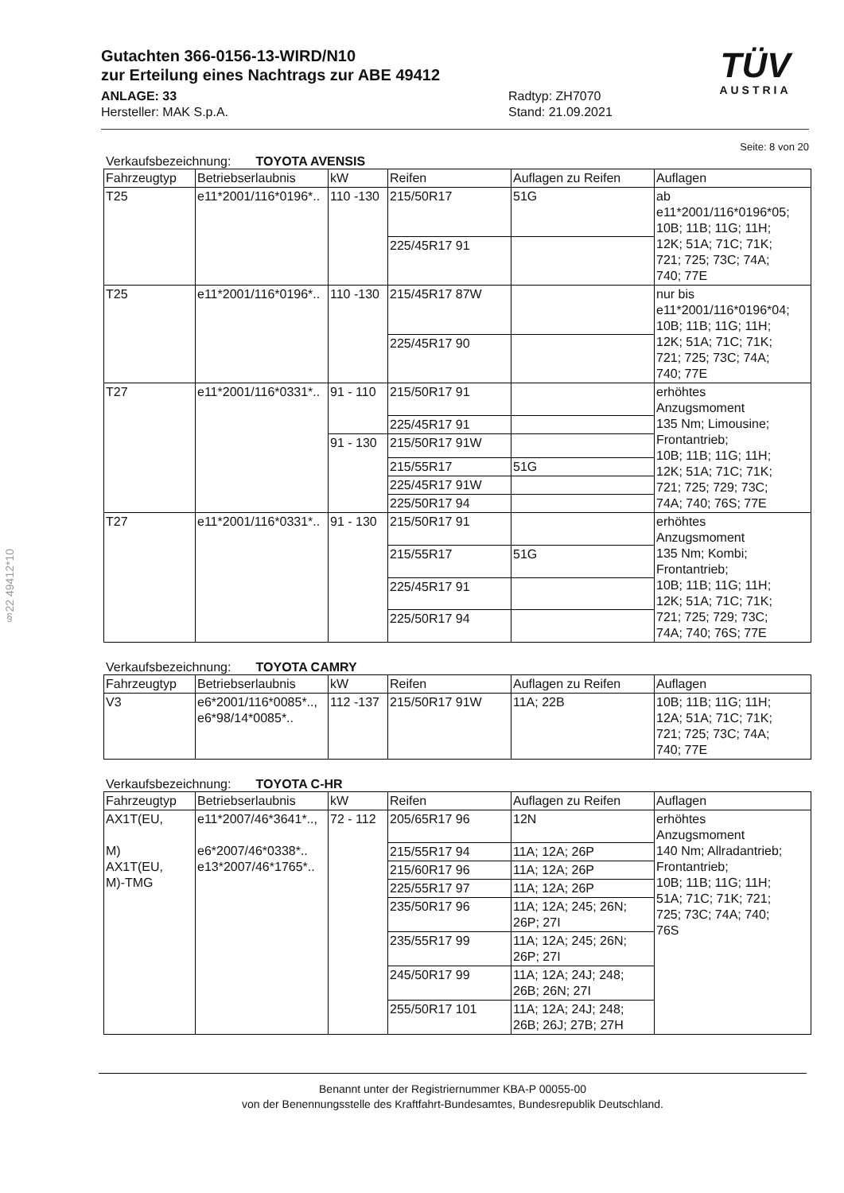§22 49412*10
Gutachten 366-0156-13-WIRD/N10
zur Erteilung eines Nachtrags zur ABE 49412
ANLAGE: 33 Radtyp: ZH7070
Hersteller: MAK S.p.A. Stand: 21.09.2021
TÜV
AUSTRIA
Seite: 8 von 20
Verkaufsbezeichnung: TOYOTA AVENSIS
| Fahrzeugtyp | Betriebserlaubnis | kW | Reifen | Auflagen zu Reifen | Auflagen |
| --- | --- | --- | --- | --- | --- |
| T25 | e11*2001/116*0196*.. | 110 -130 | 215/50R17 | 51G | ab e11*2001/116*0196*05; 10B; 11B; 11G; 11H; 12K; 51A; 71C; 71K; 721; 725; 73C; 74A; 740; 77E |
| | | | 225/45R17 91 | | |
| T25 | e11*2001/116*0196*.. | 110 -130 | 215/45R17 87W | | nur bis e11*2001/116*0196*04; 10B; 11B; 11G; 11H; 12K; 51A; 71C; 71K; 721; 725; 73C; 74A; 740; 77E |
| | | | 225/45R17 90 | | |
| T27 | e11*2001/116*0331*.. | 91 - 110 | 215/50R17 91 | | erhöhtes Anzugsmoment 135 Nm; Limousine; Frontantrieb; 10B; 11B; 11G; 11H; 12K; 51A; 71C; 71K; 721; 725; 729; 73C; 74A; 740; 76S; 77E |
| | | | 225/45R17 91 | | |
| | | 91 - 130 | 215/50R17 91W | | |
| | | | 215/55R17 | 51G | |
| | | | 225/45R17 91W | | |
| | | | 225/50R17 94 | | |
| T27 | e11*2001/116*0331*.. | 91 - 130 | 215/50R17 91 | | erhöhtes Anzugsmoment 135 Nm; Kombi; Frontantrieb; 10B; 11B; 11G; 11H; 12K; 51A; 71C; 71K; 721; 725; 729; 73C; 74A; 740; 76S; 77E |
| | | | 215/55R17 | 51G | |
| | | | 225/45R17 91 | | |
| | | | 225/50R17 94 | | |
Verkaufsbezeichnung: TOYOTA CAMRY
| Fahrzeugtyp | Betriebserlaubnis | kW | Reifen | Auflagen zu Reifen | Auflagen |
| --- | --- | --- | --- | --- | --- |
| V3 | e6*2001/116*0085*.., e6*98/14*0085*.. | 112 -137 | 215/50R17 91W | 11A; 22B | 10B; 11B; 11G; 11H; 12A; 51A; 71C; 71K; 721; 725; 73C; 74A; 740; 77E |
Verkaufsbezeichnung: TOYOTA C-HR
| Fahrzeugtyp | Betriebserlaubnis | kW | Reifen | Auflagen zu Reifen | Auflagen |
| --- | --- | --- | --- | --- | --- |
| AX1T(EU, M) AX1T(EU, M)-TMG | e11*2007/46*3641*.., e6*2007/46*0338*.. e13*2007/46*1765*.. | 72 - 112 | 205/65R17 96 | 12N | erhöhtes Anzugsmoment 140 Nm; Allradantrieb; Frontantrieb; 10B; 11B; 11G; 11H; 51A; 71C; 71K; 721; 725; 73C; 74A; 740; 76S |
| | | | 215/55R17 94 | 11A; 12A; 26P | |
| | | | 215/60R17 96 | 11A; 12A; 26P | |
| | | | 225/55R17 97 | 11A; 12A; 26P | |
| | | | 235/50R17 96 | 11A; 12A; 245; 26N; 26P; 27I | |
| | | | 235/55R17 99 | 11A; 12A; 245; 26N; 26P; 27I | |
| | | | 245/50R17 99 | 11A; 12A; 24J; 248; 26B; 26N; 27I | |
| | | | 255/50R17 101 | 11A; 12A; 24J; 248; 26B; 26J; 27B; 27H | |
Benannt unter der Registriernummer KBA-P 00055-00
von der Benennungsstelle des Kraftfahrt-Bundesamtes, Bundesrepublik Deutschland.